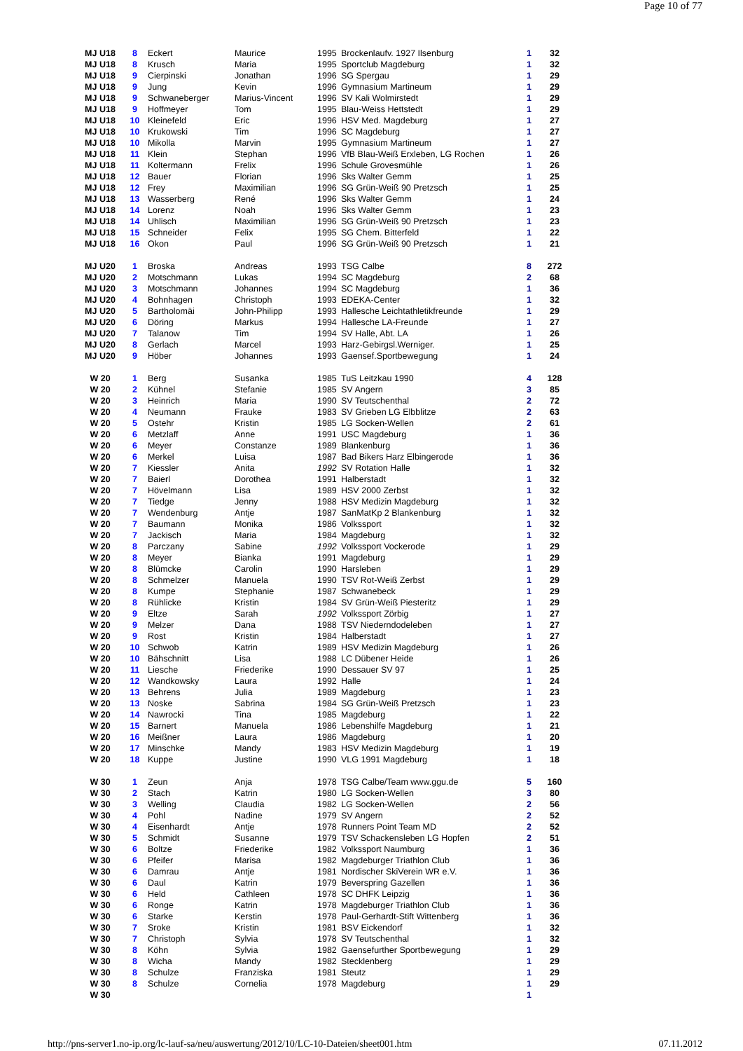Page 10 of 77
| MJ U18 | 8 | Eckert | Maurice | 1995 | Brockenlaufv. 1927 Ilsenburg | 1 | 32 |
| MJ U18 | 8 | Krusch | Maria | 1995 | Sportclub Magdeburg | 1 | 32 |
| MJ U18 | 9 | Cierpinski | Jonathan | 1996 | SG Spergau | 1 | 29 |
| MJ U18 | 9 | Jung | Kevin | 1996 | Gymnasium Martineum | 1 | 29 |
| MJ U18 | 9 | Schwaneberger | Marius-Vincent | 1996 | SV Kali Wolmirstedt | 1 | 29 |
| MJ U18 | 9 | Hoffmeyer | Tom | 1995 | Blau-Weiss Hettstedt | 1 | 29 |
| MJ U18 | 10 | Kleinefeld | Eric | 1996 | HSV Med. Magdeburg | 1 | 27 |
| MJ U18 | 10 | Krukowski | Tim | 1996 | SC Magdeburg | 1 | 27 |
| MJ U18 | 10 | Mikolla | Marvin | 1995 | Gymnasium Martineum | 1 | 27 |
| MJ U18 | 11 | Klein | Stephan | 1996 | VfB Blau-Weiß Erxleben, LG Rochen | 1 | 26 |
| MJ U18 | 11 | Koltermann | Frelix | 1996 | Schule Grovesmühle | 1 | 26 |
| MJ U18 | 12 | Bauer | Florian | 1996 | Sks Walter Gemm | 1 | 25 |
| MJ U18 | 12 | Frey | Maximilian | 1996 | SG Grün-Weiß 90 Pretzsch | 1 | 25 |
| MJ U18 | 13 | Wasserberg | René | 1996 | Sks Walter Gemm | 1 | 24 |
| MJ U18 | 14 | Lorenz | Noah | 1996 | Sks Walter Gemm | 1 | 23 |
| MJ U18 | 14 | Uhlisch | Maximilian | 1996 | SG Grün-Weiß 90 Pretzsch | 1 | 23 |
| MJ U18 | 15 | Schneider | Felix | 1995 | SG Chem. Bitterfeld | 1 | 22 |
| MJ U18 | 16 | Okon | Paul | 1996 | SG Grün-Weiß 90 Pretzsch | 1 | 21 |
| MJ U20 | 1 | Broska | Andreas | 1993 | TSG Calbe | 8 | 272 |
| MJ U20 | 2 | Motschmann | Lukas | 1994 | SC Magdeburg | 2 | 68 |
| MJ U20 | 3 | Motschmann | Johannes | 1994 | SC Magdeburg | 1 | 36 |
| MJ U20 | 4 | Bohnhagen | Christoph | 1993 | EDEKA-Center | 1 | 32 |
| MJ U20 | 5 | Bartholomäi | John-Philipp | 1993 | Hallesche Leichtathletikfreunde | 1 | 29 |
| MJ U20 | 6 | Döring | Markus | 1994 | Hallesche LA-Freunde | 1 | 27 |
| MJ U20 | 7 | Talanow | Tim | 1994 | SV Halle, Abt. LA | 1 | 26 |
| MJ U20 | 8 | Gerlach | Marcel | 1993 | Harz-Gebirgsl.Werniger. | 1 | 25 |
| MJ U20 | 9 | Höber | Johannes | 1993 | Gaensef.Sportbewegung | 1 | 24 |
| W 20 | 1 | Berg | Susanka | 1985 | TuS Leitzkau 1990 | 4 | 128 |
| W 20 | 2 | Kühnel | Stefanie | 1985 | SV Angern | 3 | 85 |
| W 20 | 3 | Heinrich | Maria | 1990 | SV Teutschenthal | 2 | 72 |
| W 20 | 4 | Neumann | Frauke | 1983 | SV Grieben LG Elbblitze | 2 | 63 |
| W 20 | 5 | Ostehr | Kristin | 1985 | LG Socken-Wellen | 2 | 61 |
| W 20 | 6 | Metzlaff | Anne | 1991 | USC Magdeburg | 1 | 36 |
| W 20 | 6 | Meyer | Constanze | 1989 | Blankenburg | 1 | 36 |
| W 20 | 6 | Merkel | Luisa | 1987 | Bad Bikers Harz Elbingerode | 1 | 36 |
| W 20 | 7 | Kiessler | Anita | 1992 | SV Rotation Halle | 1 | 32 |
| W 20 | 7 | Baierl | Dorothea | 1991 | Halberstadt | 1 | 32 |
| W 20 | 7 | Hövelmann | Lisa | 1989 | HSV 2000 Zerbst | 1 | 32 |
| W 20 | 7 | Tiedge | Jenny | 1988 | HSV Medizin Magdeburg | 1 | 32 |
| W 20 | 7 | Wendenburg | Antje | 1987 | SanMatKp 2 Blankenburg | 1 | 32 |
| W 20 | 7 | Baumann | Monika | 1986 | Volkssport | 1 | 32 |
| W 20 | 7 | Jackisch | Maria | 1984 | Magdeburg | 1 | 32 |
| W 20 | 8 | Parczany | Sabine | 1992 | Volkssport Vockerode | 1 | 29 |
| W 20 | 8 | Meyer | Bianka | 1991 | Magdeburg | 1 | 29 |
| W 20 | 8 | Blümcke | Carolin | 1990 | Harsleben | 1 | 29 |
| W 20 | 8 | Schmelzer | Manuela | 1990 | TSV Rot-Weiß Zerbst | 1 | 29 |
| W 20 | 8 | Kumpe | Stephanie | 1987 | Schwanebeck | 1 | 29 |
| W 20 | 8 | Rühlicke | Kristin | 1984 | SV Grün-Weiß Piesteritz | 1 | 29 |
| W 20 | 9 | Eltze | Sarah | 1992 | Volkssport Zörbig | 1 | 27 |
| W 20 | 9 | Melzer | Dana | 1988 | TSV Niederndodeleben | 1 | 27 |
| W 20 | 9 | Rost | Kristin | 1984 | Halberstadt | 1 | 27 |
| W 20 | 10 | Schwob | Katrin | 1989 | HSV Medizin Magdeburg | 1 | 26 |
| W 20 | 10 | Bähschnitt | Lisa | 1988 | LC Dübener Heide | 1 | 26 |
| W 20 | 11 | Liesche | Friederike | 1990 | Dessauer SV 97 | 1 | 25 |
| W 20 | 12 | Wandkowsky | Laura | 1992 | Halle | 1 | 24 |
| W 20 | 13 | Behrens | Julia | 1989 | Magdeburg | 1 | 23 |
| W 20 | 13 | Noske | Sabrina | 1984 | SG Grün-Weiß Pretzsch | 1 | 23 |
| W 20 | 14 | Nawrocki | Tina | 1985 | Magdeburg | 1 | 22 |
| W 20 | 15 | Barnert | Manuela | 1986 | Lebenshilfe Magdeburg | 1 | 21 |
| W 20 | 16 | Meißner | Laura | 1986 | Magdeburg | 1 | 20 |
| W 20 | 17 | Minschke | Mandy | 1983 | HSV Medizin Magdeburg | 1 | 19 |
| W 20 | 18 | Kuppe | Justine | 1990 | VLG 1991 Magdeburg | 1 | 18 |
| W 30 | 1 | Zeun | Anja | 1978 | TSG Calbe/Team www.ggu.de | 5 | 160 |
| W 30 | 2 | Stach | Katrin | 1980 | LG Socken-Wellen | 3 | 80 |
| W 30 | 3 | Welling | Claudia | 1982 | LG Socken-Wellen | 2 | 56 |
| W 30 | 4 | Pohl | Nadine | 1979 | SV Angern | 2 | 52 |
| W 30 | 4 | Eisenhardt | Antje | 1978 | Runners Point Team MD | 2 | 52 |
| W 30 | 5 | Schmidt | Susanne | 1979 | TSV Schackensleben LG Hopfen | 2 | 51 |
| W 30 | 6 | Boltze | Friederike | 1982 | Volkssport Naumburg | 1 | 36 |
| W 30 | 6 | Pfeifer | Marisa | 1982 | Magdeburger Triathlon Club | 1 | 36 |
| W 30 | 6 | Damrau | Antje | 1981 | Nordischer SkiVerein WR e.V. | 1 | 36 |
| W 30 | 6 | Daul | Katrin | 1979 | Beverspring Gazellen | 1 | 36 |
| W 30 | 6 | Held | Cathleen | 1978 | SC DHFK Leipzig | 1 | 36 |
| W 30 | 6 | Ronge | Katrin | 1978 | Magdeburger Triathlon Club | 1 | 36 |
| W 30 | 6 | Starke | Kerstin | 1978 | Paul-Gerhardt-Stift Wittenberg | 1 | 36 |
| W 30 | 7 | Sroke | Kristin | 1981 | BSV Eickendorf | 1 | 32 |
| W 30 | 7 | Christoph | Sylvia | 1978 | SV Teutschenthal | 1 | 32 |
| W 30 | 8 | Köhn | Sylvia | 1982 | Gaensefurther Sportbewegung | 1 | 29 |
| W 30 | 8 | Wicha | Mandy | 1982 | Stecklenberg | 1 | 29 |
| W 30 | 8 | Schulze | Franziska | 1981 | Steutz | 1 | 29 |
| W 30 | 8 | Schulze | Cornelia | 1978 | Magdeburg | 1 | 29 |
| W 30 | | | | | | 1 | |
http://pns-server1.no-ip.org/lc-lauf-sa/neu/auswertung/2012/10/LC-10-Dateien/sheet001.htm 07.11.2012